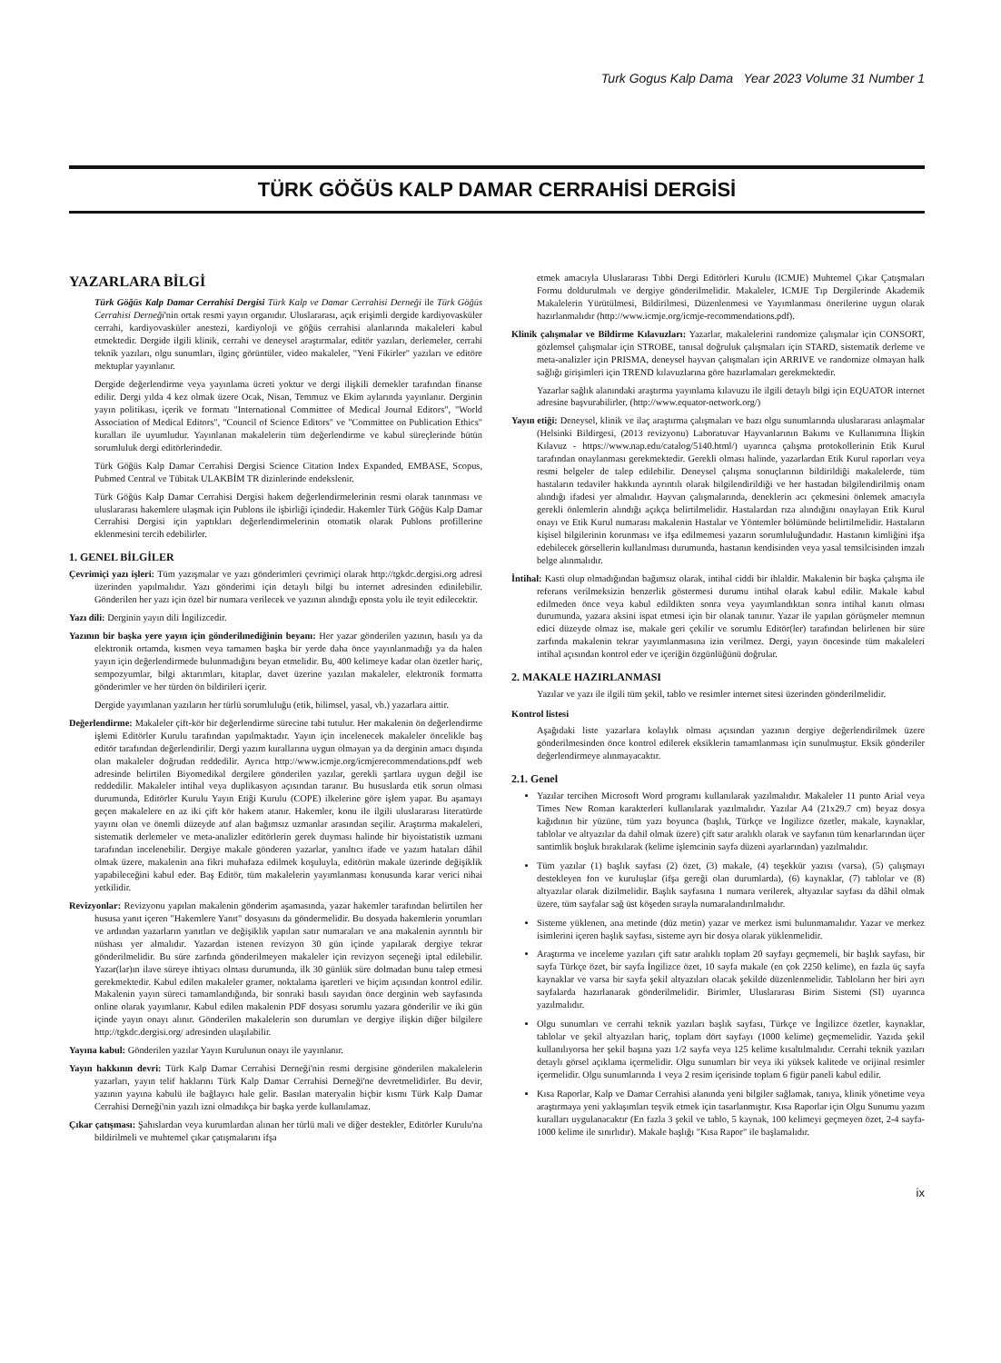Turk Gogus Kalp Dama Year 2023 Volume 31 Number 1
TÜRK GÖĞÜS KALP DAMAR CERRAHİSİ DERGİSİ
YAZARLARA BİLGİ
Türk Göğüs Kalp Damar Cerrahisi Dergisi Türk Kalp ve Damar Cerrahisi Derneği ile Türk Göğüs Cerrahisi Derneği'nin ortak resmi yayın organıdır. Uluslararası, açık erişimli dergide kardiyovasküler cerrahi, kardiyovasküler anestezi, kardiyoloji ve göğüs cerrahisi alanlarında makaleleri kabul etmektedir. Dergide ilgili klinik, cerrahi ve deneysel araştırmalar, editör yazıları, derlemeler, cerrahi teknik yazıları, olgu sunumları, ilginç görüntüler, video makaleler, "Yeni Fikirler" yazıları ve editöre mektuplar yayınlanır.
Dergide değerlendirme veya yayınlama ücreti yoktur ve dergi ilişkili dernekler tarafından finanse edilir. Dergi yılda 4 kez olmak üzere Ocak, Nisan, Temmuz ve Ekim aylarında yayınlanır. Derginin yayın politikası, içerik ve formatı "International Committee of Medical Journal Editors", "World Association of Medical Editors", "Council of Science Editors" ve "Committee on Publication Ethics" kuralları ile uyumludur. Yayınlanan makalelerin tüm değerlendirme ve kabul süreçlerinde bütün sorumluluk dergi editörlerindedir.
Türk Göğüs Kalp Damar Cerrahisi Dergisi Science Citation Index Expanded, EMBASE, Scopus, Pubmed Central ve Tübitak ULAKBİM TR dizinlerinde endekslenir.
Türk Göğüs Kalp Damar Cerrahisi Dergisi hakem değerlendirmelerinin resmi olarak tanınması ve uluslararası hakemlere ulaşmak için Publons ile işbirliği içindedir. Hakemler Türk Göğüs Kalp Damar Cerrahisi Dergisi için yaptıkları değerlendirmelerinin otomatik olarak Publons profillerine eklenmesini tercih edebilirler.
1. GENEL BİLGİLER
Çevrimiçi yazı işleri: Tüm yazışmalar ve yazı gönderimleri çevrimiçi olarak http://tgkdc.dergisi.org adresi üzerinden yapılmalıdır. Yazı gönderimi için detaylı bilgi bu internet adresinden edinilebilir. Gönderilen her yazı için özel bir numara verilecek ve yazının alındığı eposta yolu ile teyit edilecektir.
Yazı dili: Derginin yayın dili İngilizcedir.
Yazının bir başka yere yayın için gönderilmediğinin beyanı: Her yazar gönderilen yazının, basılı ya da elektronik ortamda, kısmen veya tamamen başka bir yerde daha önce yayınlanmadığı ya da halen yayın için değerlendirmede bulunmadığını beyan etmelidir. Bu, 400 kelimeye kadar olan özetler hariç, sempozyumlar, bilgi aktarımları, kitaplar, davet üzerine yazılan makaleler, elektronik formatta gönderimler ve her türden ön bildirileri içerir.
Dergide yayımlanan yazıların her türlü sorumluluğu (etik, bilimsel, yasal, vb.) yazarlara aittir.
Değerlendirme: Makaleler çift-kör bir değerlendirme sürecine tabi tutulur. Her makalenin ön değerlendirme işlemi Editörler Kurulu tarafından yapılmaktadır. Yayın için incelenecek makaleler öncelikle baş editör tarafından değerlendirilir. Dergi yazım kurallarına uygun olmayan ya da derginin amacı dışında olan makaleler doğrudan reddedilir. Ayrıca http://www.icmje.org/icmjerecommendations.pdf web adresinde belirtilen Biyomedikal dergilere gönderilen yazılar, gerekli şartlara uygun değil ise reddedilir. Makaleler intihal veya duplikasyon açısından taranır. Bu hususlarda etik sorun olması durumunda, Editörler Kurulu Yayın Etiği Kurulu (COPE) ilkelerine göre işlem yapar. Bu aşamayı geçen makalelere en az iki çift kör hakem atanır. Hakemler, konu ile ilgili uluslararası literatürde yayını olan ve önemli düzeyde atıf alan bağımsız uzmanlar arasından seçilir. Araştırma makaleleri, sistematik derlemeler ve meta-analizler editörlerin gerek duyması halinde bir biyoistatistik uzmanı tarafından incelenebilir. Dergiye makale gönderen yazarlar, yanıltıcı ifade ve yazım hataları dâhil olmak üzere, makalenin ana fikri muhafaza edilmek koşuluyla, editörün makale üzerinde değişiklik yapabileceğini kabul eder. Baş Editör, tüm makalelerin yayımlanması konusunda karar verici nihai yetkilidir.
Revizyonlar: Revizyonu yapılan makalenin gönderim aşamasında, yazar hakemler tarafından belirtilen her hususa yanıt içeren "Hakemlere Yanıt" dosyasını da göndermelidir. Bu dosyada hakemlerin yorumları ve ardından yazarların yanıtları ve değişiklik yapılan satır numaraları ve ana makalenin ayrıntılı bir nüshası yer almalıdır. Yazardan istenen revizyon 30 gün içinde yapılarak dergiye tekrar gönderilmelidir. Bu süre zarfında gönderilmeyen makaleler için revizyon seçeneği iptal edilebilir. Yazar(lar)ın ilave süreye ihtiyacı olması durumunda, ilk 30 günlük süre dolmadan bunu talep etmesi gerekmektedir. Kabul edilen makaleler gramer, noktalama işaretleri ve biçim açısından kontrol edilir. Makalenin yayın süreci tamamlandığında, bir sonraki basılı sayıdan önce derginin web sayfasında online olarak yayımlanır. Kabul edilen makalenin PDF dosyası sorumlu yazara gönderilir ve iki gün içinde yayın onayı alınır. Gönderilen makalelerin son durumları ve dergiye ilişkin diğer bilgilere http://tgkdc.dergisi.org/ adresinden ulaşılabilir.
Yayına kabul: Gönderilen yazılar Yayın Kurulunun onayı ile yayınlanır.
Yayın hakkının devri: Türk Kalp Damar Cerrahisi Derneği'nin resmi dergisine gönderilen makalelerin yazarları, yayın telif haklarını Türk Kalp Damar Cerrahisi Derneği'ne devretmelidirler. Bu devir, yazının yayına kabulü ile bağlayıcı hale gelir. Basılan materyalin hiçbir kısmı Türk Kalp Damar Cerrahisi Derneği'nin yazılı izni olmadıkça bir başka yerde kullanılamaz.
Çıkar çatışması: Şahıslardan veya kurumlardan alınan her türlü mali ve diğer destekler, Editörler Kurulu'na bildirilmeli ve muhtemel çıkar çatışmalarını ifşa
etmek amacıyla Uluslararası Tıbbi Dergi Editörleri Kurulu (ICMJE) Muhtemel Çıkar Çatışmaları Formu doldurulmalı ve dergiye gönderilmelidir. Makaleler, ICMJE Tıp Dergilerinde Akademik Makalelerin Yürütülmesi, Bildirilmesi, Düzenlenmesi ve Yayımlanması önerilerine uygun olarak hazırlanmalıdır (http://www.icmje.org/icmje-recommendations.pdf).
Klinik çalışmalar ve Bildirme Kılavuzları: Yazarlar, makalelerini randomize çalışmalar için CONSORT, gözlemsel çalışmalar için STROBE, tanısal doğruluk çalışmaları için STARD, sistematik derleme ve meta-analizler için PRISMA, deneysel hayvan çalışmaları için ARRIVE ve randomize olmayan halk sağlığı girişimleri için TREND kılavuzlarına göre hazırlamaları gerekmektedir.
Yazarlar sağlık alanındaki araştırma yayınlama kılavuzu ile ilgili detaylı bilgi için EQUATOR internet adresine başvurabilirler. (http://www.equator-network.org/)
Yayın etiği: Deneysel, klinik ve ilaç araştırma çalışmaları ve bazı olgu sunumlarında uluslararası anlaşmalar (Helsinki Bildirgesi, (2013 revizyonu) Laboratuvar Hayvanlarının Bakımı ve Kullanımına İlişkin Kılavuz - https://www.nap.edu/catalog/5140.html/) uyarınca çalışma protokollerinin Etik Kurul tarafından onaylanması gerekmektedir. Gerekli olması halinde, yazarlardan Etik Kurul raporları veya resmi belgeler de talep edilebilir. Deneysel çalışma sonuçlarının bildirildiği makalelerde, tüm hastaların tedaviler hakkında ayrıntılı olarak bilgilendirildiği ve her hastadan bilgilendirilmiş onam alındığı ifadesi yer almalıdır. Hayvan çalışmalarında, deneklerin acı çekmesini önlemek amacıyla gerekli önlemlerin alındığı açıkça belirtilmelidir. Hastalardan rıza alındığını onaylayan Etik Kurul onayı ve Etik Kurul numarası makalenin Hastalar ve Yöntemler bölümünde belirtilmelidir. Hastaların kişisel bilgilerinin korunması ve ifşa edilmemesi yazarın sorumluluğundadır. Hastanın kimliğini ifşa edebilecek görsellerin kullanılması durumunda, hastanın kendisinden veya yasal temsilcisinden imzalı belge alınmalıdır.
İntihal: Kasti olup olmadığından bağımsız olarak, intihal ciddi bir ihlaldir. Makalenin bir başka çalışma ile referans verilmeksizin benzerlik göstermesi durumu intihal olarak kabul edilir. Makale kabul edilmeden önce veya kabul edildikten sonra veya yayımlandıktan sonra intihal kanıtı olması durumunda, yazara aksini ispat etmesi için bir olanak tanınır. Yazar ile yapılan görüşmeler memnun edici düzeyde olmaz ise, makale geri çekilir ve sorumlu Editör(ler) tarafından belirlenen bir süre zarfında makalenin tekrar yayımlanmasına izin verilmez. Dergi, yayın öncesinde tüm makaleleri intihal açısından kontrol eder ve içeriğin özgünlüğünü doğrular.
2. MAKALE HAZIRLANMASI
Yazılar ve yazı ile ilgili tüm şekil, tablo ve resimler internet sitesi üzerinden gönderilmelidir.
Kontrol listesi
Aşağıdaki liste yazarlara kolaylık olması açısından yazının dergiye değerlendirilmek üzere gönderilmesinden önce kontrol edilerek eksiklerin tamamlanması için sunulmuştur. Eksik gönderiler değerlendirmeye alınmayacaktır.
2.1. Genel
Yazılar tercihen Microsoft Word programı kullanılarak yazılmalıdır. Makaleler 11 punto Arial veya Times New Roman karakterleri kullanılarak yazılmalıdır. Yazılar A4 (21x29.7 cm) beyaz dosya kağıdının bir yüzüne, tüm yazı boyunca (başlık, Türkçe ve İngilizce özetler, makale, kaynaklar, tablolar ve altyazılar da dahil olmak üzere) çift satır aralıklı olarak ve sayfanın tüm kenarlarından üçer santimlik boşluk bırakılarak (kelime işlemcinin sayfa düzeni ayarlarından) yazılmalıdır.
Tüm yazılar (1) başlık sayfası (2) özet, (3) makale, (4) teşekkür yazısı (varsa), (5) çalışmayı destekleyen fon ve kuruluşlar (ifşa gereği olan durumlarda), (6) kaynaklar, (7) tablolar ve (8) altyazılar olarak dizilmelidir. Başlık sayfasına 1 numara verilerek, altyazılar sayfası da dâhil olmak üzere, tüm sayfalar sağ üst köşeden sırayla numaralandırılmalıdır.
Sisteme yüklenen, ana metinde (düz metin) yazar ve merkez ismi bulunmamalıdır. Yazar ve merkez isimlerini içeren başlık sayfası, sisteme ayrı bir dosya olarak yüklenmelidir.
Araştırma ve inceleme yazıları çift satır aralıklı toplam 20 sayfayı geçmemeli, bir başlık sayfası, bir sayfa Türkçe özet, bir sayfa İngilizce özet, 10 sayfa makale (en çok 2250 kelime), en fazla üç sayfa kaynaklar ve varsa bir sayfa şekil altyazıları olacak şekilde düzenlenmelidir. Tabloların her biri ayrı sayfalarda hazırlanarak gönderilmelidir. Birimler, Uluslararası Birim Sistemi (SI) uyarınca yazılmalıdır.
Olgu sunumları ve cerrahi teknik yazıları başlık sayfası, Türkçe ve İngilizce özetler, kaynaklar, tablolar ve şekil altyazıları hariç, toplam dört sayfayı (1000 kelime) geçmemelidir. Yazıda şekil kullanılıyorsa her şekil başına yazı 1/2 sayfa veya 125 kelime kısaltılmalıdır. Cerrahi teknik yazıları detaylı görsel açıklama içermelidir. Olgu sunumları bir veya iki yüksek kalitede ve orijinal resimler içermelidir. Olgu sunumlarında 1 veya 2 resim içerisinde toplam 6 figür paneli kabul edilir.
Kısa Raporlar, Kalp ve Damar Cerrahisi alanında yeni bilgiler sağlamak, tanıya, klinik yönetime veya araştırmaya yeni yaklaşımları teşvik etmek için tasarlanmıştır. Kısa Raporlar için Olgu Sunumu yazım kuralları uygulanacaktır (En fazla 3 şekil ve tablo, 5 kaynak, 100 kelimeyi geçmeyen özet, 2-4 sayfa-1000 kelime ile sınırlıdır). Makale başlığı "Kısa Rapor" ile başlamalıdır.
ix